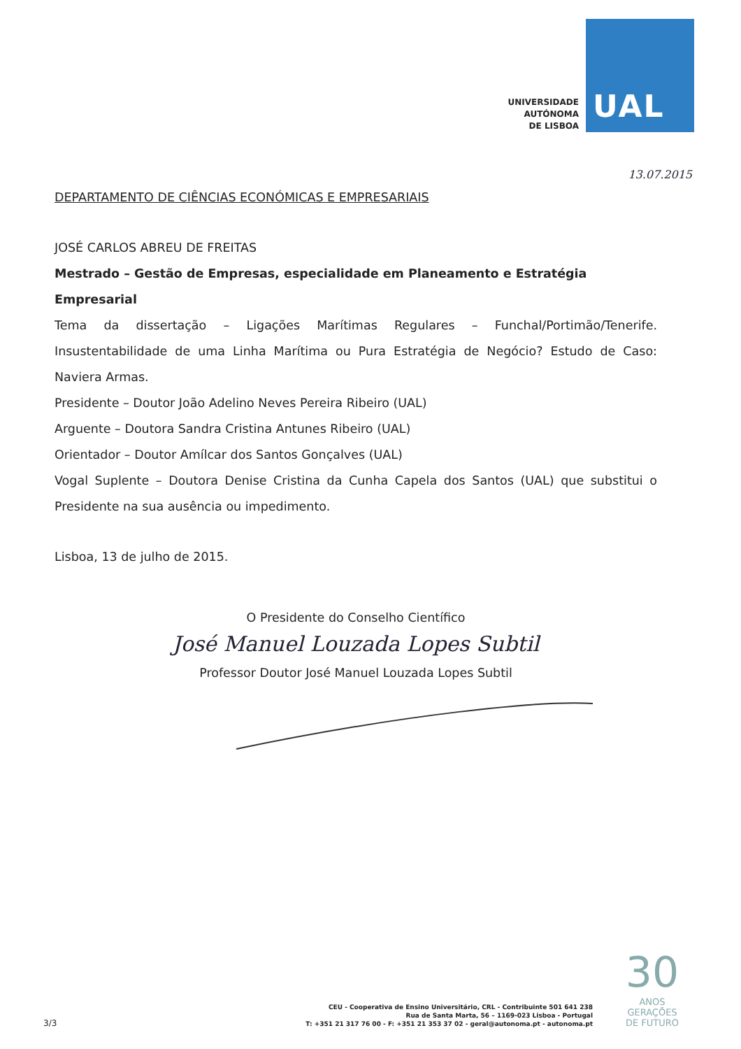UNIVERSIDADE
AUTÓNOMA
DE LISBOA
UAL
13.07.2015
DEPARTAMENTO DE CIÊNCIAS ECONÓMICAS E EMPRESARIAIS
JOSÉ CARLOS ABREU DE FREITAS
Mestrado – Gestão de Empresas, especialidade em Planeamento e Estratégia Empresarial
Tema da dissertação – Ligações Marítimas Regulares – Funchal/Portimão/Tenerife. Insustentabilidade de uma Linha Marítima ou Pura Estratégia de Negócio? Estudo de Caso: Naviera Armas.
Presidente – Doutor João Adelino Neves Pereira Ribeiro (UAL)
Arguente – Doutora Sandra Cristina Antunes Ribeiro (UAL)
Orientador – Doutor Amílcar dos Santos Gonçalves (UAL)
Vogal Suplente – Doutora Denise Cristina da Cunha Capela dos Santos (UAL) que substitui o Presidente na sua ausência ou impedimento.
Lisboa, 13 de julho de 2015.
O Presidente do Conselho Científico
José Manuel Louzada Lopes Subtil
Professor Doutor José Manuel Louzada Lopes Subtil
3/3
CEU - Cooperativa de Ensino Universitário, CRL - Contribuinte 501 641 238
Rua de Santa Marta, 56 – 1169-023 Lisboa - Portugal
T: +351 21 317 76 00 - F: +351 21 353 37 02 - geral@autonoma.pt - autonoma.pt
30
ANOS
GERAÇÕES
DE FUTURO